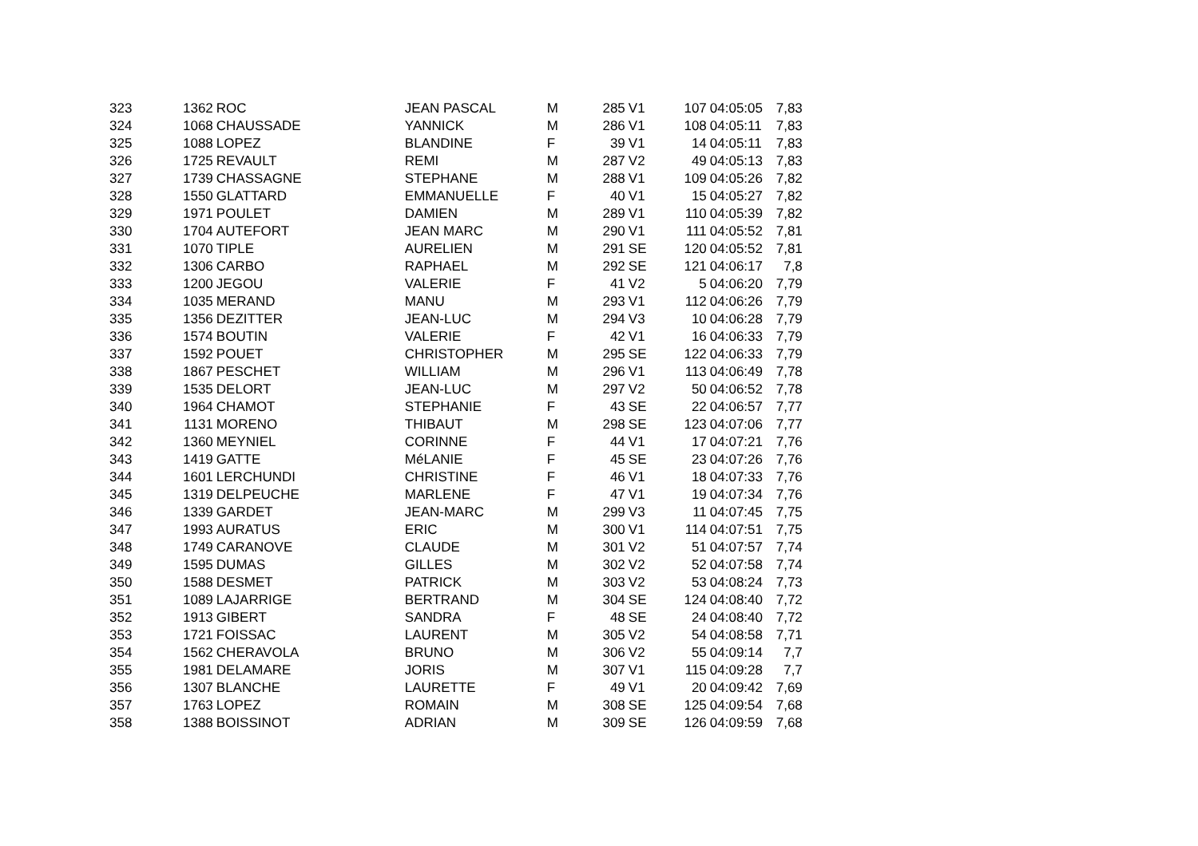| 323 | 1362 | ROC | JEAN PASCAL | M | 285 | V1 | 107 | 04:05:05 | 7,83 |
| 324 | 1068 | CHAUSSADE | YANNICK | M | 286 | V1 | 108 | 04:05:11 | 7,83 |
| 325 | 1088 | LOPEZ | BLANDINE | F | 39 | V1 | 14 | 04:05:11 | 7,83 |
| 326 | 1725 | REVAULT | REMI | M | 287 | V2 | 49 | 04:05:13 | 7,83 |
| 327 | 1739 | CHASSAGNE | STEPHANE | M | 288 | V1 | 109 | 04:05:26 | 7,82 |
| 328 | 1550 | GLATTARD | EMMANUELLE | F | 40 | V1 | 15 | 04:05:27 | 7,82 |
| 329 | 1971 | POULET | DAMIEN | M | 289 | V1 | 110 | 04:05:39 | 7,82 |
| 330 | 1704 | AUTEFORT | JEAN MARC | M | 290 | V1 | 111 | 04:05:52 | 7,81 |
| 331 | 1070 | TIPLE | AURELIEN | M | 291 | SE | 120 | 04:05:52 | 7,81 |
| 332 | 1306 | CARBO | RAPHAEL | M | 292 | SE | 121 | 04:06:17 | 7,8 |
| 333 | 1200 | JEGOU | VALERIE | F | 41 | V2 | 5 | 04:06:20 | 7,79 |
| 334 | 1035 | MERAND | MANU | M | 293 | V1 | 112 | 04:06:26 | 7,79 |
| 335 | 1356 | DEZITTER | JEAN-LUC | M | 294 | V3 | 10 | 04:06:28 | 7,79 |
| 336 | 1574 | BOUTIN | VALERIE | F | 42 | V1 | 16 | 04:06:33 | 7,79 |
| 337 | 1592 | POUET | CHRISTOPHER | M | 295 | SE | 122 | 04:06:33 | 7,79 |
| 338 | 1867 | PESCHET | WILLIAM | M | 296 | V1 | 113 | 04:06:49 | 7,78 |
| 339 | 1535 | DELORT | JEAN-LUC | M | 297 | V2 | 50 | 04:06:52 | 7,78 |
| 340 | 1964 | CHAMOT | STEPHANIE | F | 43 | SE | 22 | 04:06:57 | 7,77 |
| 341 | 1131 | MORENO | THIBAUT | M | 298 | SE | 123 | 04:07:06 | 7,77 |
| 342 | 1360 | MEYNIEL | CORINNE | F | 44 | V1 | 17 | 04:07:21 | 7,76 |
| 343 | 1419 | GATTE | MéLANIE | F | 45 | SE | 23 | 04:07:26 | 7,76 |
| 344 | 1601 | LERCHUNDI | CHRISTINE | F | 46 | V1 | 18 | 04:07:33 | 7,76 |
| 345 | 1319 | DELPEUCHE | MARLENE | F | 47 | V1 | 19 | 04:07:34 | 7,76 |
| 346 | 1339 | GARDET | JEAN-MARC | M | 299 | V3 | 11 | 04:07:45 | 7,75 |
| 347 | 1993 | AURATUS | ERIC | M | 300 | V1 | 114 | 04:07:51 | 7,75 |
| 348 | 1749 | CARANOVE | CLAUDE | M | 301 | V2 | 51 | 04:07:57 | 7,74 |
| 349 | 1595 | DUMAS | GILLES | M | 302 | V2 | 52 | 04:07:58 | 7,74 |
| 350 | 1588 | DESMET | PATRICK | M | 303 | V2 | 53 | 04:08:24 | 7,73 |
| 351 | 1089 | LAJARRIGE | BERTRAND | M | 304 | SE | 124 | 04:08:40 | 7,72 |
| 352 | 1913 | GIBERT | SANDRA | F | 48 | SE | 24 | 04:08:40 | 7,72 |
| 353 | 1721 | FOISSAC | LAURENT | M | 305 | V2 | 54 | 04:08:58 | 7,71 |
| 354 | 1562 | CHERAVOLA | BRUNO | M | 306 | V2 | 55 | 04:09:14 | 7,7 |
| 355 | 1981 | DELAMARE | JORIS | M | 307 | V1 | 115 | 04:09:28 | 7,7 |
| 356 | 1307 | BLANCHE | LAURETTE | F | 49 | V1 | 20 | 04:09:42 | 7,69 |
| 357 | 1763 | LOPEZ | ROMAIN | M | 308 | SE | 125 | 04:09:54 | 7,68 |
| 358 | 1388 | BOISSINOT | ADRIAN | M | 309 | SE | 126 | 04:09:59 | 7,68 |